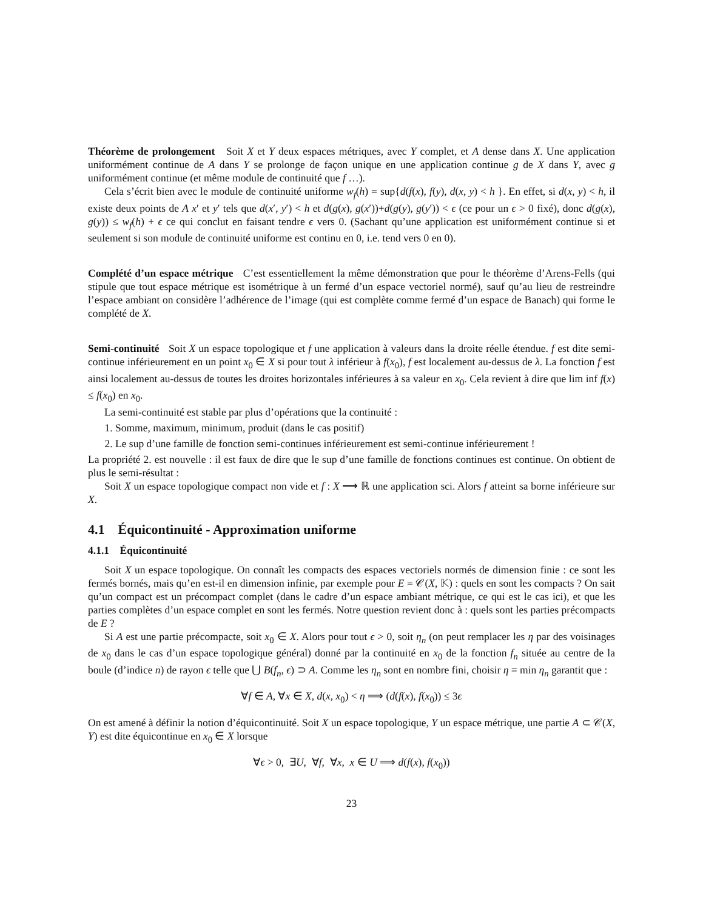Théorème de prolongement Soit X et Y deux espaces métriques, avec Y complet, et A dense dans X. Une application uniformément continue de A dans Y se prolonge de façon unique en une application continue g de X dans Y, avec g uniformément continue (et même module de continuité que f …).
Cela s’écrit bien avec le module de continuité uniforme w<sub>f</sub>(h) = sup{d(f(x), f(y), d(x, y) < h }. En effet, si d(x, y) < h, il existe deux points de A x′ et y′ tels que d(x′, y′) < h et d(g(x), g(x′))+d(g(y), g(y′)) < ϵ (ce pour un ϵ > 0 fixé), donc d(g(x), g(y)) ≤ w<sub>f</sub>(h) + ϵ ce qui conclut en faisant tendre ϵ vers 0. (Sachant qu’une application est uniformément continue si et seulement si son module de continuité uniforme est continu en 0, i.e. tend vers 0 en 0).
Complété d’un espace métrique C’est essentiellement la même démonstration que pour le théorème d’Arens-Fells (qui stipule que tout espace métrique est isométrique à un fermé d’un espace vectoriel normé), sauf qu’au lieu de restreindre l’espace ambiant on considère l’adhérence de l’image (qui est complète comme fermé d’un espace de Banach) qui forme le complété de X.
Semi-continuité Soit X un espace topologique et f une application à valeurs dans la droite réelle étendue. f est dite semi-continue inférieurement en un point x<sub>0</sub> ∈ X si pour tout λ inférieur à f(x<sub>0</sub>), f est localement au-dessus de λ. La fonction f est ainsi localement au-dessus de toutes les droites horizontales inférieures à sa valeur en x<sub>0</sub>. Cela revient à dire que lim inf f(x) ≤ f(x<sub>0</sub>) en x<sub>0</sub>.
La semi-continuité est stable par plus d’opérations que la continuité :
1. Somme, maximum, minimum, produit (dans le cas positif)
2. Le sup d’une famille de fonction semi-continues inférieurement est semi-continue inférieurement !
La propriété 2. est nouvelle : il est faux de dire que le sup d’une famille de fonctions continues est continue. On obtient de plus le semi-résultat :
Soit X un espace topologique compact non vide et f : X ⟶ ℝ une application sci. Alors f atteint sa borne inférieure sur X.
4.1 Équicontinuité - Approximation uniforme
4.1.1 Équicontinuité
Soit X un espace topologique. On connaît les compacts des espaces vectoriels normés de dimension finie : ce sont les fermés bornés, mais qu’en est-il en dimension infinie, par exemple pour E = 𝒞(X, 𝕂) : quels en sont les compacts ? On sait qu’un compact est un précompact complet (dans le cadre d’un espace ambiant métrique, ce qui est le cas ici), et que les parties complètes d’un espace complet en sont les fermés. Notre question revient donc à : quels sont les parties précompacts de E ?
Si A est une partie précompacte, soit x<sub>0</sub> ∈ X. Alors pour tout ϵ > 0, soit η<sub>n</sub> (on peut remplacer les η par des voisinages de x<sub>0</sub> dans le cas d’un espace topologique général) donné par la continuité en x<sub>0</sub> de la fonction f<sub>n</sub> située au centre de la boule (d’indice n) de rayon ϵ telle que ⋃ B(f<sub>n</sub>, ϵ) ⊃ A. Comme les η<sub>n</sub> sont en nombre fini, choisir η = min η<sub>n</sub> garantit que :
∀f ∈ A, ∀x ∈ X, d(x, x<sub>0</sub>) < η ⟹ (d(f(x), f(x<sub>0</sub>)) ≤ 3ϵ
On est amené à définir la notion d’équicontinuité. Soit X un espace topologique, Y un espace métrique, une partie A ⊂ 𝒞(X, Y) est dite équicontinue en x<sub>0</sub> ∈ X lorsque
∀ϵ > 0, ∃U, ∀f, ∀x, x ∈ U ⟹ d(f(x), f(x<sub>0</sub>))
23